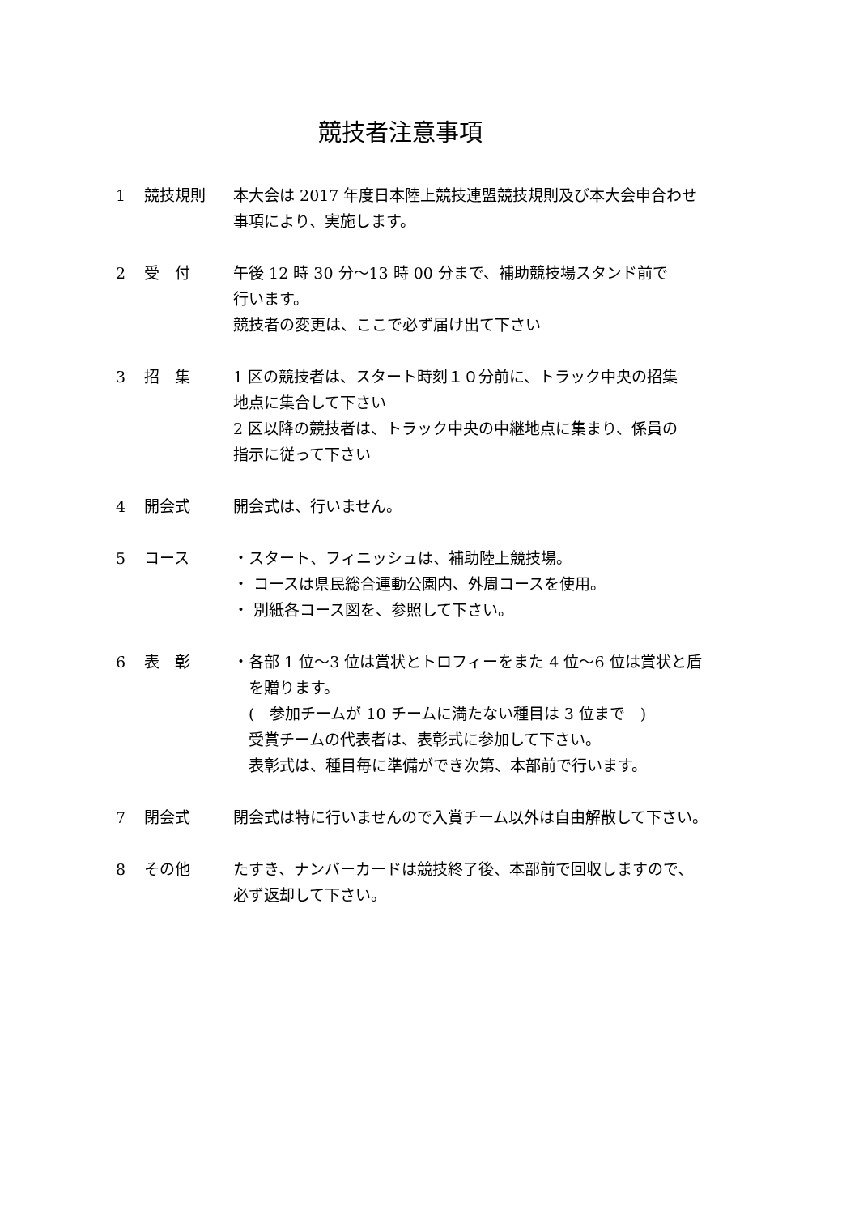競技者注意事項
1 競技規則 本大会は 2017 年度日本陸上競技連盟競技規則及び本大会申合わせ
事項により、実施します。
2 受　付 午後 12 時 30 分～13 時 00 分まで、補助競技場スタンド前で
行います。
競技者の変更は、ここで必ず届け出て下さい
3 招　集 1 区の競技者は、スタート時刻１０分前に、トラック中央の招集
地点に集合して下さい
2 区以降の競技者は、トラック中央の中継地点に集まり、係員の
指示に従って下さい
4 開会式 開会式は、行いません。
5 コース ・スタート、フィニッシュは、補助陸上競技場。
・ コースは県民総合運動公園内、外周コースを使用。
・ 別紙各コース図を、参照して下さい。
6 表　彰 ・各部 1 位～3 位は賞状とトロフィーをまた 4 位～6 位は賞状と盾
　を贈ります。
　(　参加チームが 10 チームに満たない種目は 3 位まで　)
　受賞チームの代表者は、表彰式に参加して下さい。
　表彰式は、種目毎に準備ができ次第、本部前で行います。
7 閉会式 閉会式は特に行いませんので入賞チーム以外は自由解散して下さい。
8 その他 たすき、ナンバーカードは競技終了後、本部前で回収しますので、
必ず返却して下さい。